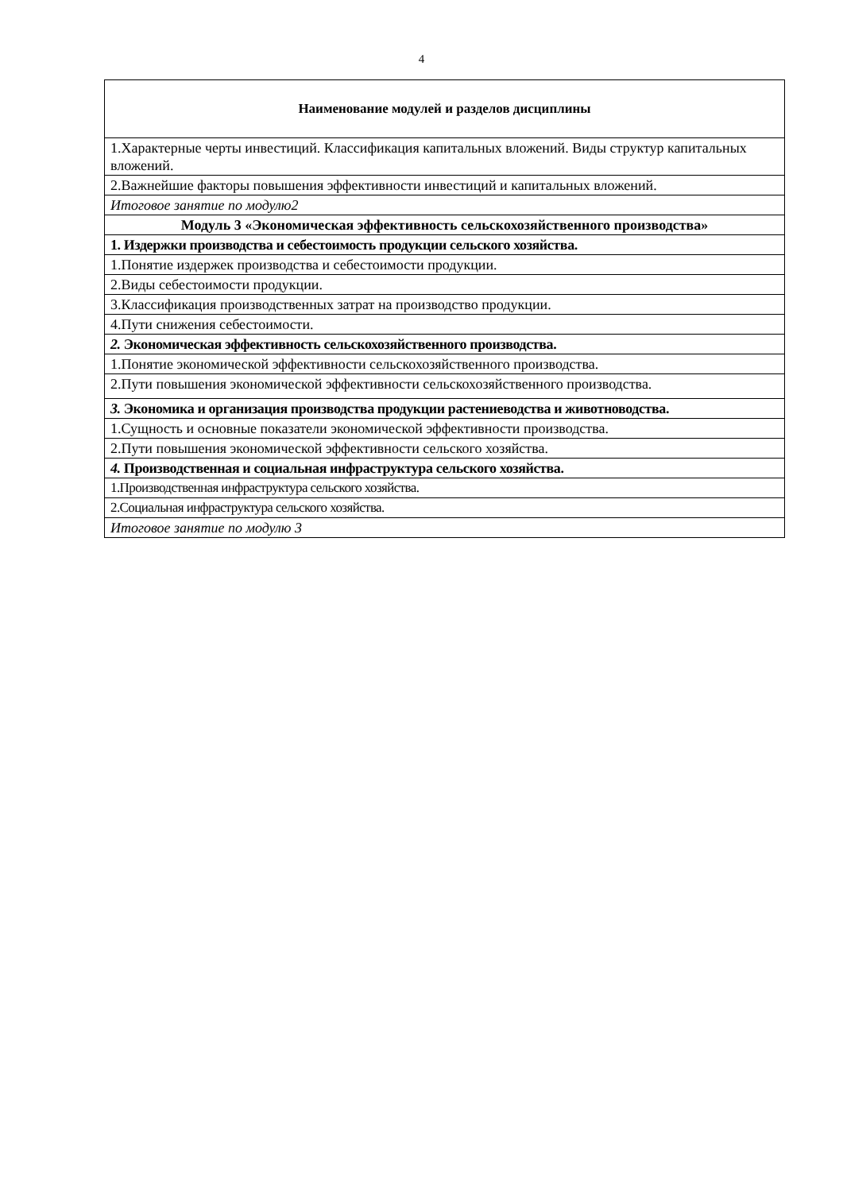4
| Наименование модулей и разделов дисциплины |
| --- |
| 1.Характерные черты инвестиций. Классификация капитальных вложений. Виды структур капитальных вложений. |
| 2.Важнейшие факторы повышения эффективности инвестиций и капитальных вложений. |
| Итоговое занятие по модулю2 |
| Модуль 3 «Экономическая эффективность сельскохозяйственного производства» |
| 1. Издержки производства и себестоимость продукции сельского хозяйства. |
| 1.Понятие издержек производства и себестоимости продукции. |
| 2.Виды себестоимости продукции. |
| 3.Классификация производственных затрат на производство продукции. |
| 4.Пути снижения себестоимости. |
| 2. Экономическая эффективность сельскохозяйственного производства. |
| 1.Понятие экономической эффективности сельскохозяйственного производства. |
| 2.Пути повышения экономической эффективности сельскохозяйственного производства. |
| 3. Экономика и организация производства продукции растениеводства и животноводства. |
| 1.Сущность и основные показатели экономической эффективности производства. |
| 2.Пути повышения экономической эффективности сельского хозяйства. |
| 4. Производственная и социальная инфраструктура сельского хозяйства. |
| 1.Производственная инфраструктура сельского хозяйства. |
| 2.Социальная инфраструктура сельского хозяйства. |
| Итоговое занятие по модулю 3 |